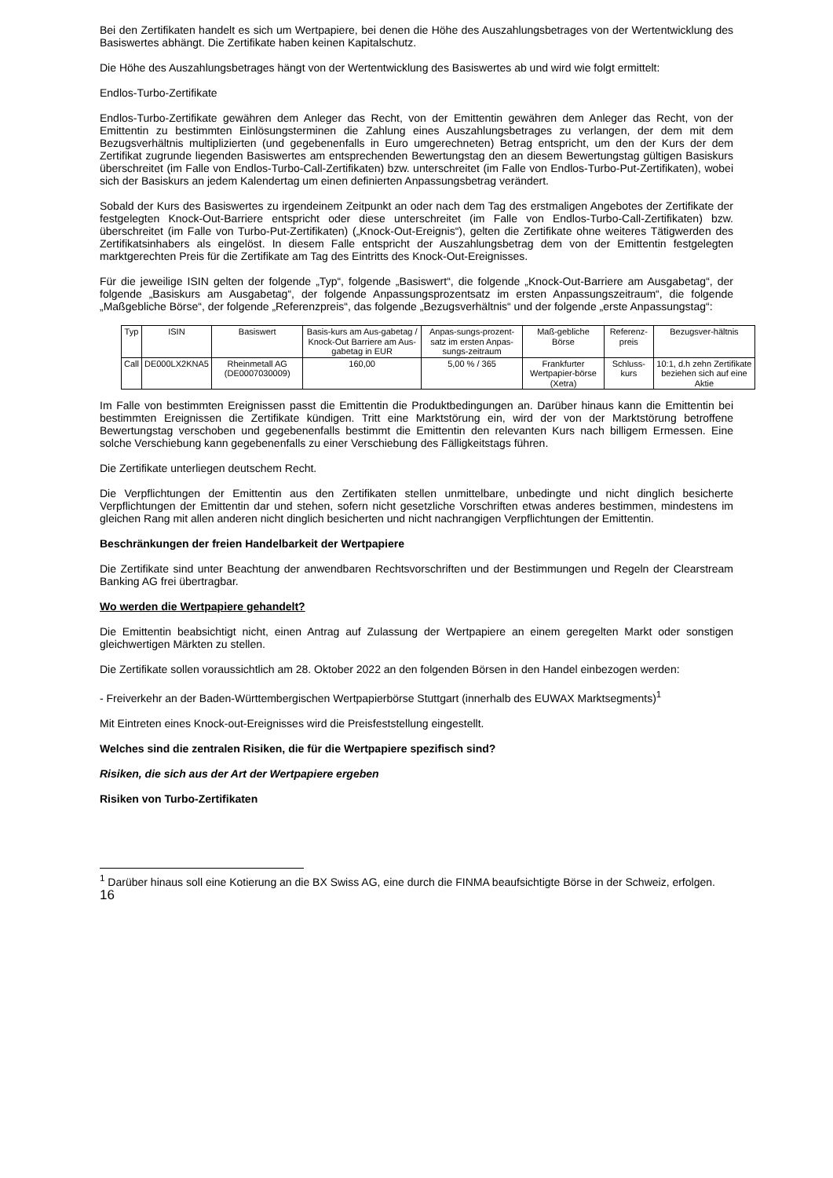Bei den Zertifikaten handelt es sich um Wertpapiere, bei denen die Höhe des Auszahlungsbetrages von der Wertentwicklung des Basiswertes abhängt. Die Zertifikate haben keinen Kapitalschutz.
Die Höhe des Auszahlungsbetrages hängt von der Wertentwicklung des Basiswertes ab und wird wie folgt ermittelt:
Endlos-Turbo-Zertifikate
Endlos-Turbo-Zertifikate gewähren dem Anleger das Recht, von der Emittentin gewähren dem Anleger das Recht, von der Emittentin zu bestimmten Einlösungsterminen die Zahlung eines Auszahlungsbetrages zu verlangen, der dem mit dem Bezugsverhältnis multiplizierten (und gegebenenfalls in Euro umgerechneten) Betrag entspricht, um den der Kurs der dem Zertifikat zugrunde liegenden Basiswertes am entsprechenden Bewertungstag den an diesem Bewertungstag gültigen Basiskurs überschreitet (im Falle von Endlos-Turbo-Call-Zertifikaten) bzw. unterschreitet (im Falle von Endlos-Turbo-Put-Zertifikaten), wobei sich der Basiskurs an jedem Kalendertag um einen definierten Anpassungsbetrag verändert.
Sobald der Kurs des Basiswertes zu irgendeinem Zeitpunkt an oder nach dem Tag des erstmaligen Angebotes der Zertifikate der festgelegten Knock-Out-Barriere entspricht oder diese unterschreitet (im Falle von Endlos-Turbo-Call-Zertifikaten) bzw. überschreitet (im Falle von Turbo-Put-Zertifikaten) („Knock-Out-Ereignis“), gelten die Zertifikate ohne weiteres Tätigwerden des Zertifikatsinhabers als eingelöst. In diesem Falle entspricht der Auszahlungsbetrag dem von der Emittentin festgelegten marktgerechten Preis für die Zertifikate am Tag des Eintritts des Knock-Out-Ereignisses.
Für die jeweilige ISIN gelten der folgende „Typ“, folgende „Basiswert“, die folgende „Knock-Out-Barriere am Ausgabetag“, der folgende „Basiskurs am Ausgabetag“, der folgende Anpassungsprozentsatz im ersten Anpassungszeitraum“, die folgende „Maßgebliche Börse“, der folgende „Referenzpreis“, das folgende „Bezugsverhältnis“ und der folgende „erste Anpassungstag“:
| Typ | ISIN | Basiswert | Basis-kurs am Aus-gabetag / Knock-Out Barriere am Aus-gabetag in EUR | Anpas-sungs-prozent-satz im ersten Anpas-sungs-zeitraum | Maß-gebliche Börse | Referenz-preis | Bezugsver-hältnis |
| Call | DE000LX2KNA5 | Rheinmetall AG (DE0007030009) | 160,00 | 5,00 % / 365 | Frankfurter Wertpapier-börse (Xetra) | Schluss-kurs | 10:1, d.h zehn Zertifikate beziehen sich auf eine Aktie |
Im Falle von bestimmten Ereignissen passt die Emittentin die Produktbedingungen an. Darüber hinaus kann die Emittentin bei bestimmten Ereignissen die Zertifikate kündigen. Tritt eine Marktstörung ein, wird der von der Marktstörung betroffene Bewertungstag verschoben und gegebenenfalls bestimmt die Emittentin den relevanten Kurs nach billigem Ermessen. Eine solche Verschiebung kann gegebenenfalls zu einer Verschiebung des Fälligkeitstags führen.
Die Zertifikate unterliegen deutschem Recht.
Die Verpflichtungen der Emittentin aus den Zertifikaten stellen unmittelbare, unbedingte und nicht dinglich besicherte Verpflichtungen der Emittentin dar und stehen, sofern nicht gesetzliche Vorschriften etwas anderes bestimmen, mindestens im gleichen Rang mit allen anderen nicht dinglich besicherten und nicht nachrangigen Verpflichtungen der Emittentin.
Beschränkungen der freien Handelbarkeit der Wertpapiere
Die Zertifikate sind unter Beachtung der anwendbaren Rechtsvorschriften und der Bestimmungen und Regeln der Clearstream Banking AG frei übertragbar.
Wo werden die Wertpapiere gehandelt?
Die Emittentin beabsichtigt nicht, einen Antrag auf Zulassung der Wertpapiere an einem geregelten Markt oder sonstigen gleichwertigen Märkten zu stellen.
Die Zertifikate sollen voraussichtlich am 28. Oktober 2022 an den folgenden Börsen in den Handel einbezogen werden:
- Freiverkehr an der Baden-Württembergischen Wertpapierbörse Stuttgart (innerhalb des EUWAX Marktsegments)<sup>1</sup>
Mit Eintreten eines Knock-out-Ereignisses wird die Preisfeststellung eingestellt.
Welches sind die zentralen Risiken, die für die Wertpapiere spezifisch sind?
Risiken, die sich aus der Art der Wertpapiere ergeben
Risiken von Turbo-Zertifikaten
<sup>1</sup> Darüber hinaus soll eine Kotierung an die BX Swiss AG, eine durch die FINMA beaufsichtigte Börse in der Schweiz, erfolgen.
16